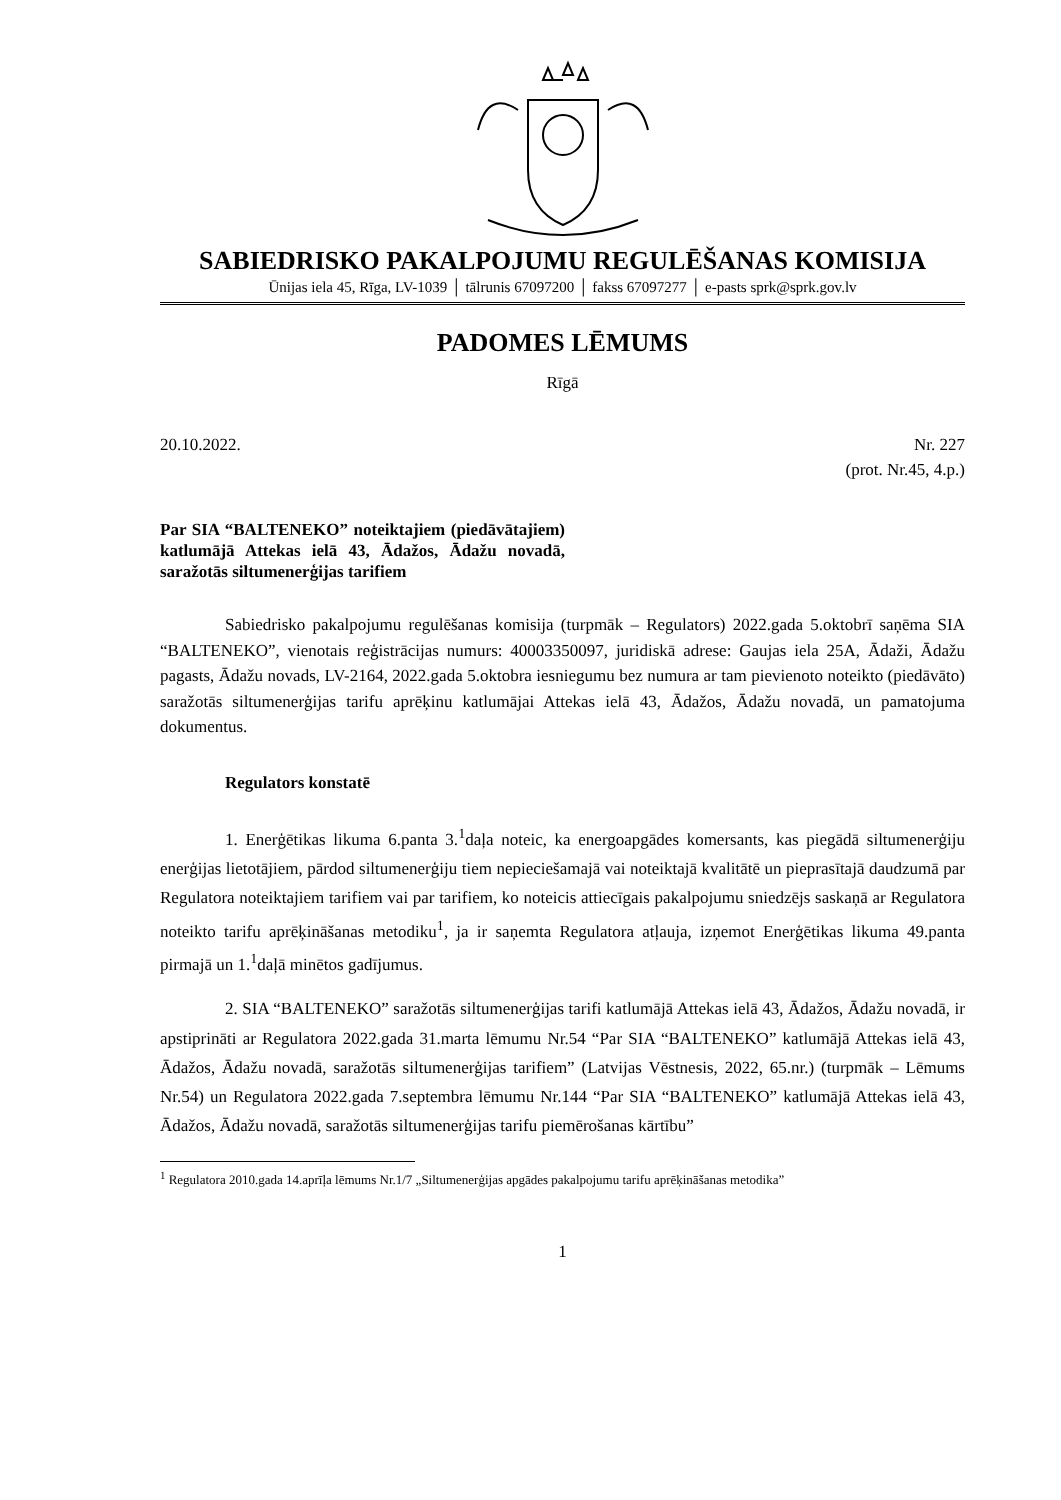SABIEDRISKO PAKALPOJUMU REGULĒŠANAS KOMISIJA
Ūnijas iela 45, Rīga, LV-1039 │ tālrunis 67097200 │ fakss 67097277 │ e-pasts sprk@sprk.gov.lv
PADOMES LĒMUMS
Rīgā
20.10.2022. Nr. 227
(prot. Nr.45, 4.p.)
Par SIA “BALTENEKO” noteiktajiem (piedāvātajiem) katlumājā Attekas ielā 43, Ādažos, Ādažu novadā, saražotās siltumenerģijas tarifiem
Sabiedrisko pakalpojumu regulēšanas komisija (turpmāk – Regulators) 2022.gada 5.oktobrī saņēma SIA “BALTENEKO”, vienotais reģistrācijas numurs: 40003350097, juridiskā adrese: Gaujas iela 25A, Ādaži, Ādažu pagasts, Ādažu novads, LV-2164, 2022.gada 5.oktobra iesniegumu bez numura ar tam pievienoto noteikto (piedāvāto) saražotās siltumenerģijas tarifu aprēķinu katlumājai Attekas ielā 43, Ādažos, Ādažu novadā, un pamatojuma dokumentus.
Regulators konstatē
1. Enerģētikas likuma 6.panta 3.<sup>1</sup>daļa noteic, ka energoapgādes komersants, kas piegādā siltumenerģiju enerģijas lietotājiem, pārdod siltumenerģiju tiem nepieciešamajā vai noteiktajā kvalitātē un pieprasītajā daudzumā par Regulatora noteiktajiem tarifiem vai par tarifiem, ko noteicis attiecīgais pakalpojumu sniedzējs saskaņā ar Regulatora noteikto tarifu aprēķināšanas metodiku<sup>1</sup>, ja ir saņemta Regulatora atļauja, izņemot Enerģētikas likuma 49.panta pirmajā un 1.<sup>1</sup>daļā minētos gadījumus.
2. SIA “BALTENEKO” saražotās siltumenerģijas tarifi katlumājā Attekas ielā 43, Ādažos, Ādažu novadā, ir apstiprināti ar Regulatora 2022.gada 31.marta lēmumu Nr.54 “Par SIA “BALTENEKO” katlumājā Attekas ielā 43, Ādažos, Ādažu novadā, saražotās siltumenerģijas tarifiem” (Latvijas Vēstnesis, 2022, 65.nr.) (turpmāk – Lēmums Nr.54) un Regulatora 2022.gada 7.septembra lēmumu Nr.144 “Par SIA “BALTENEKO” katlumājā Attekas ielā 43, Ādažos, Ādažu novadā, saražotās siltumenerģijas tarifu piemērošanas kārtību”
<sup>1</sup> Regulatora 2010.gada 14.aprīļa lēmums Nr.1/7 „Siltumenerģijas apgādes pakalpojumu tarifu aprēķināšanas metodika”
1